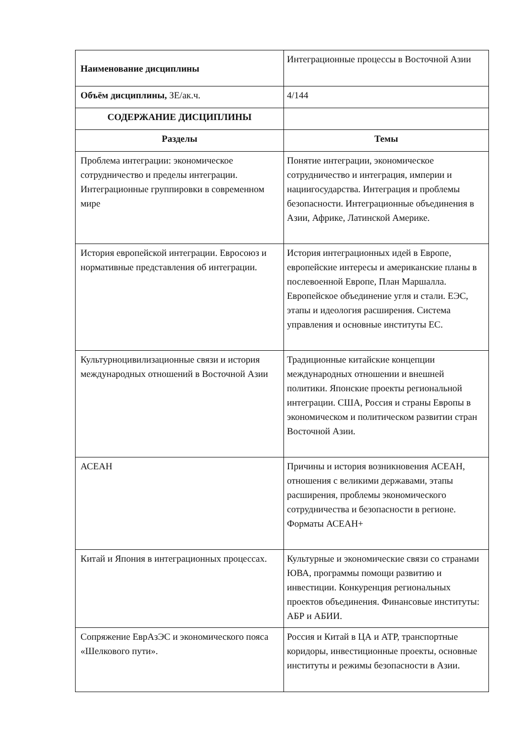| Наименование дисциплины | Интеграционные процессы в Восточной Азии |
| Объём дисциплины, ЗЕ/ак.ч. | 4/144 |
| СОДЕРЖАНИЕ ДИСЦИПЛИНЫ | |
| Разделы | Темы |
| Проблема интеграции: экономическое сотрудничество и пределы интеграции. Интеграционные группировки в современном мире | Понятие интеграции, экономическое сотрудничество и интеграция, империи и нациигосударства. Интеграция и проблемы безопасности. Интеграционные объединения в Азии, Африке, Латинской Америке. |
| История европейской интеграции. Евросоюз и нормативные представления об интеграции. | История интеграционных идей в Европе, европейские интересы и американские планы в послевоенной Европе, План Маршалла. Европейское объединение угля и стали. ЕЭС, этапы и идеология расширения. Система управления и основные институты ЕС. |
| Культурноцивилизационные связи и история международных отношений в Восточной Азии | Традиционные китайские концепции международных отношении и внешней политики. Японские проекты региональной интеграции. США, Россия и страны Европы в экономическом и политическом развитии стран Восточной Азии. |
| АСЕАН | Причины и история возникновения АСЕАН, отношения с великими державами, этапы расширения, проблемы экономического сотрудничества и безопасности в регионе. Форматы АСЕАН+ |
| Китай и Япония в интеграционных процессах. | Культурные и экономические связи со странами ЮВА, программы помощи развитию и инвестиции. Конкуренция региональных проектов объединения. Финансовые институты: АБР и АБИИ. |
| Сопряжение ЕврАзЭС и экономического пояса «Шелкового пути». | Россия и Китай в ЦА и АТР, транспортные коридоры, инвестиционные проекты, основные институты и режимы безопасности в Азии. |